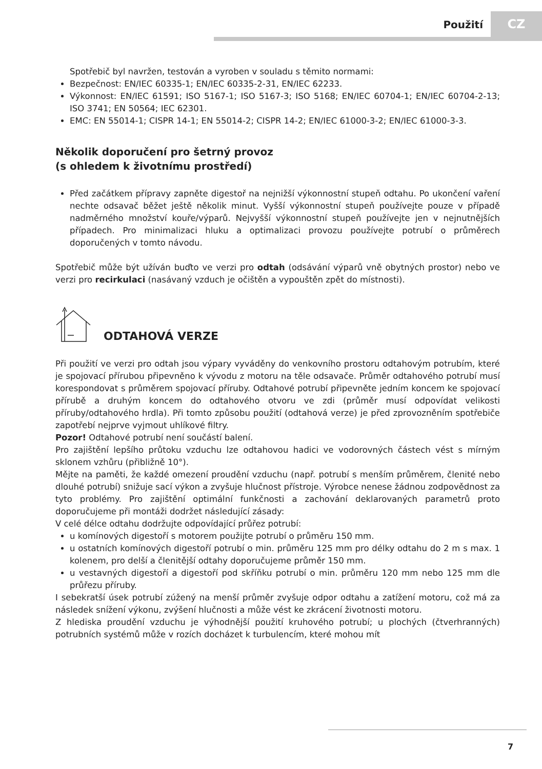Použití CZ
Spotřebič byl navržen, testován a vyroben v souladu s těmito normami:
Bezpečnost: EN/IEC 60335-1; EN/IEC 60335-2-31, EN/IEC 62233.
Výkonnost: EN/IEC 61591; ISO 5167-1; ISO 5167-3; ISO 5168; EN/IEC 60704-1; EN/IEC 60704-2-13; ISO 3741; EN 50564; IEC 62301.
EMC: EN 55014-1; CISPR 14-1; EN 55014-2; CISPR 14-2; EN/IEC 61000-3-2; EN/IEC 61000-3-3.
Několik doporučení pro šetrný provoz
(s ohledem k životnímu prostředí)
Před začátkem přípravy zapněte digestoř na nejnižší výkonnostní stupeň odtahu. Po ukončení vaření nechte odsavač běžet ještě několik minut. Vyšší výkonnostní stupeň používejte pouze v případě nadměrného množství kouře/výparů. Nejvyšší výkonnostní stupeň používejte jen v nejnutnějších případech. Pro minimalizaci hluku a optimalizaci provozu používejte potrubí o průměrech doporučených v tomto návodu.
Spotřebič může být užíván buďto ve verzi pro odtah (odsávání výparů vně obytných prostor) nebo ve verzi pro recirkulaci (nasávaný vzduch je očištěn a vypouštěn zpět do místnosti).
ODTAHOVÁ VERZE
Při použití ve verzi pro odtah jsou výpary vyváděny do venkovního prostoru odtahovým potrubím, které je spojovací přírubou připevněno k vývodu z motoru na těle odsavače. Průměr odtahového potrubí musí korespondovat s průměrem spojovací příruby. Odtahové potrubí připevněte jedním koncem ke spojovací přírubě a druhým koncem do odtahového otvoru ve zdi (průměr musí odpovídat velikosti příruby/odtahového hrdla). Při tomto způsobu použití (odtahová verze) je před zprovozněním spotřebiče zapotřebí nejprve vyjmout uhlíkové filtry.
Pozor! Odtahové potrubí není součástí balení.
Pro zajištění lepšího průtoku vzduchu lze odtahovou hadici ve vodorovných částech vést s mírným sklonem vzhůru (přibližně 10°).
Mějte na paměti, že každé omezení proudění vzduchu (např. potrubí s menším průměrem, členité nebo dlouhé potrubí) snižuje sací výkon a zvyšuje hlučnost přístroje. Výrobce nenese žádnou zodpovědnost za tyto problémy. Pro zajištění optimální funkčnosti a zachování deklarovaných parametrů proto doporučujeme při montáži dodržet následující zásady:
V celé délce odtahu dodržujte odpovídající průřez potrubí:
u komínových digestoří s motorem použijte potrubí o průměru 150 mm.
u ostatních komínových digestoří potrubí o min. průměru 125 mm pro délky odtahu do 2 m s max. 1 kolenem, pro delší a členitější odtahy doporučujeme průměr 150 mm.
u vestavných digestoří a digestoří pod skříňku potrubí o min. průměru 120 mm nebo 125 mm dle průřezu příruby.
I sebekratší úsek potrubí zúžený na menší průměr zvyšuje odpor odtahu a zatížení motoru, což má za následek snížení výkonu, zvýšení hlučnosti a může vést ke zkrácení životnosti motoru.
Z hlediska proudění vzduchu je výhodnější použití kruhového potrubí; u plochých (čtverhranných) potrubních systémů může v rozích docházet k turbulencím, které mohou mít
7